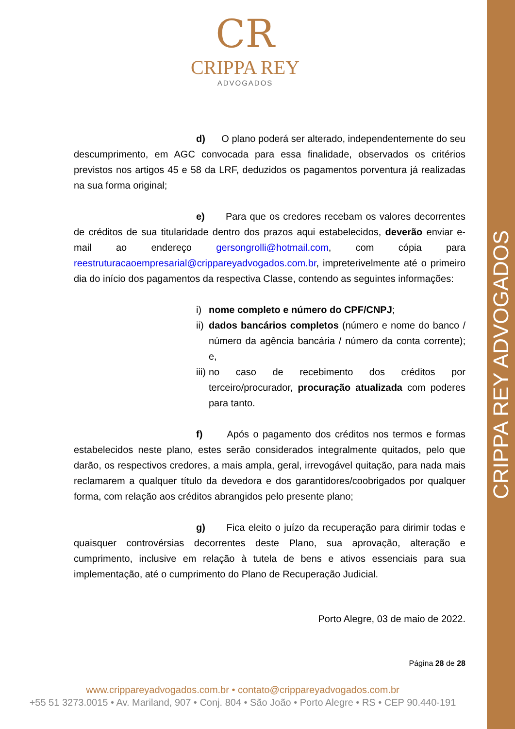CRIPPA REY ADVOGADOS
CR
CRIPPA REY
ADVOGADOS
d) O plano poderá ser alterado, independentemente do seu descumprimento, em AGC convocada para essa finalidade, observados os critérios previstos nos artigos 45 e 58 da LRF, deduzidos os pagamentos porventura já realizadas na sua forma original;
e) Para que os credores recebam os valores decorrentes de créditos de sua titularidade dentro dos prazos aqui estabelecidos, deverão enviar e-mail ao endereço gersongrolli@hotmail.com, com cópia para reestruturacaoempresarial@crippareyadvogados.com.br, impreterivelmente até o primeiro dia do início dos pagamentos da respectiva Classe, contendo as seguintes informações:
i) nome completo e número do CPF/CNPJ;
ii) dados bancários completos (número e nome do banco / número da agência bancária / número da conta corrente); e,
iii) no caso de recebimento dos créditos por terceiro/procurador, procuração atualizada com poderes para tanto.
f) Após o pagamento dos créditos nos termos e formas estabelecidos neste plano, estes serão considerados integralmente quitados, pelo que darão, os respectivos credores, a mais ampla, geral, irrevogável quitação, para nada mais reclamarem a qualquer título da devedora e dos garantidores/coobrigados por qualquer forma, com relação aos créditos abrangidos pelo presente plano;
g) Fica eleito o juízo da recuperação para dirimir todas e quaisquer controvérsias decorrentes deste Plano, sua aprovação, alteração e cumprimento, inclusive em relação à tutela de bens e ativos essenciais para sua implementação, até o cumprimento do Plano de Recuperação Judicial.
Porto Alegre, 03 de maio de 2022.
Página 28 de 28
www.crippareyadvogados.com.br • contato@crippareyadvogados.com.br
+55 51 3273.0015 • Av. Mariland, 907 • Conj. 804 • São João • Porto Alegre • RS • CEP 90.440-191